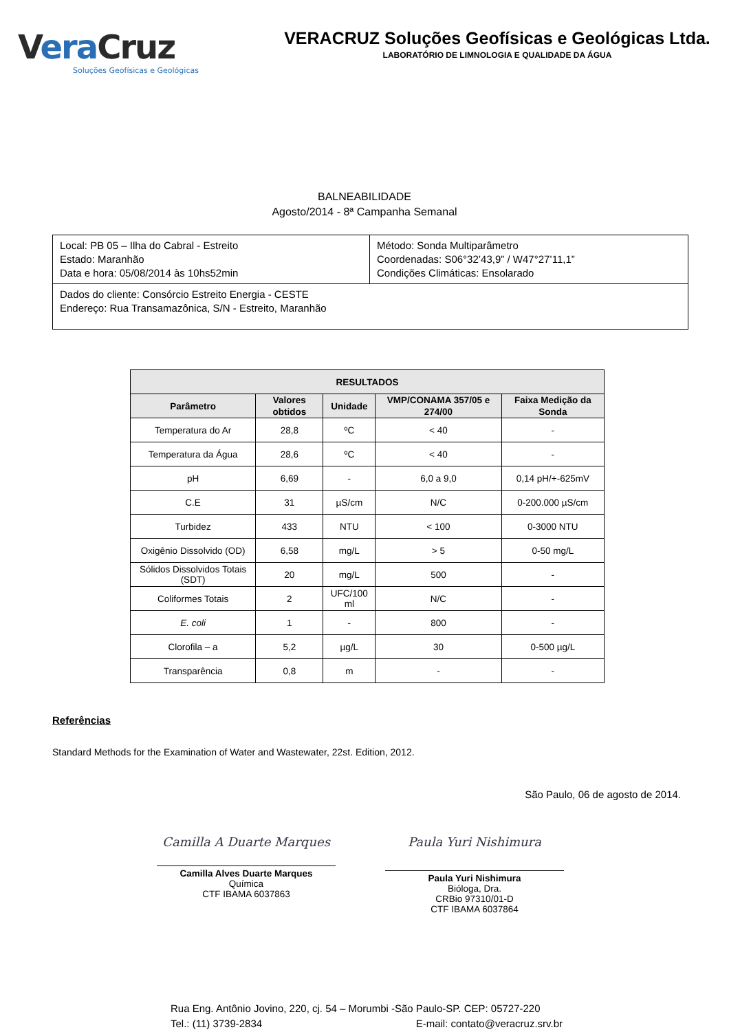Vera Cruz
Soluções Geofísicas e Geológicas
VERACRUZ Soluções Geofísicas e Geológicas Ltda.
LABORATÓRIO DE LIMNOLOGIA E QUALIDADE DA ÁGUA
BALNEABILIDADE
Agosto/2014 - 8ª Campanha Semanal
| Local: PB 05 – Ilha do Cabral - Estreito Estado: Maranhão Data e hora: 05/08/2014 às 10hs52min | Método: Sonda Multiparâmetro Coordenadas: S06°32’43,9” / W47°27’11,1” Condições Climáticas: Ensolarado |
| Dados do cliente: Consórcio Estreito Energia - CESTE Endereço: Rua Transamazônica, S/N - Estreito, Maranhão | |
| RESULTADOS | | | | |
| --- | --- | --- | --- | --- |
| Parâmetro | Valores obtidos | Unidade | VMP/CONAMA 357/05 e 274/00 | Faixa Medição da Sonda |
| Temperatura do Ar | 28,8 | ºC | < 40 | - |
| Temperatura da Água | 28,6 | ºC | < 40 | - |
| pH | 6,69 | - | 6,0 a 9,0 | 0,14 pH/+-625mV |
| C.E | 31 | µS/cm | N/C | 0-200.000 µS/cm |
| Turbidez | 433 | NTU | < 100 | 0-3000 NTU |
| Oxigênio Dissolvido (OD) | 6,58 | mg/L | > 5 | 0-50 mg/L |
| Sólidos Dissolvidos Totais (SDT) | 20 | mg/L | 500 | - |
| Coliformes Totais | 2 | UFC/100 ml | N/C | - |
| E. coli | 1 | - | 800 | - |
| Clorofila – a | 5,2 | µg/L | 30 | 0-500 µg/L |
| Transparência | 0,8 | m | - | - |
Referências
Standard Methods for the Examination of Water and Wastewater, 22st. Edition, 2012.
São Paulo, 06 de agosto de 2014.
Camilla A Duarte Marques
Camilla Alves Duarte Marques
Química
CTF IBAMA 6037863
Paula Yuri Nishimura
Paula Yuri Nishimura
Bióloga, Dra.
CRBio 97310/01-D
CTF IBAMA 6037864
Rua Eng. Antônio Jovino, 220, cj. 54 – Morumbi -São Paulo-SP. CEP: 05727-220
Tel.: (11) 3739-2834 E-mail: contato@veracruz.srv.br